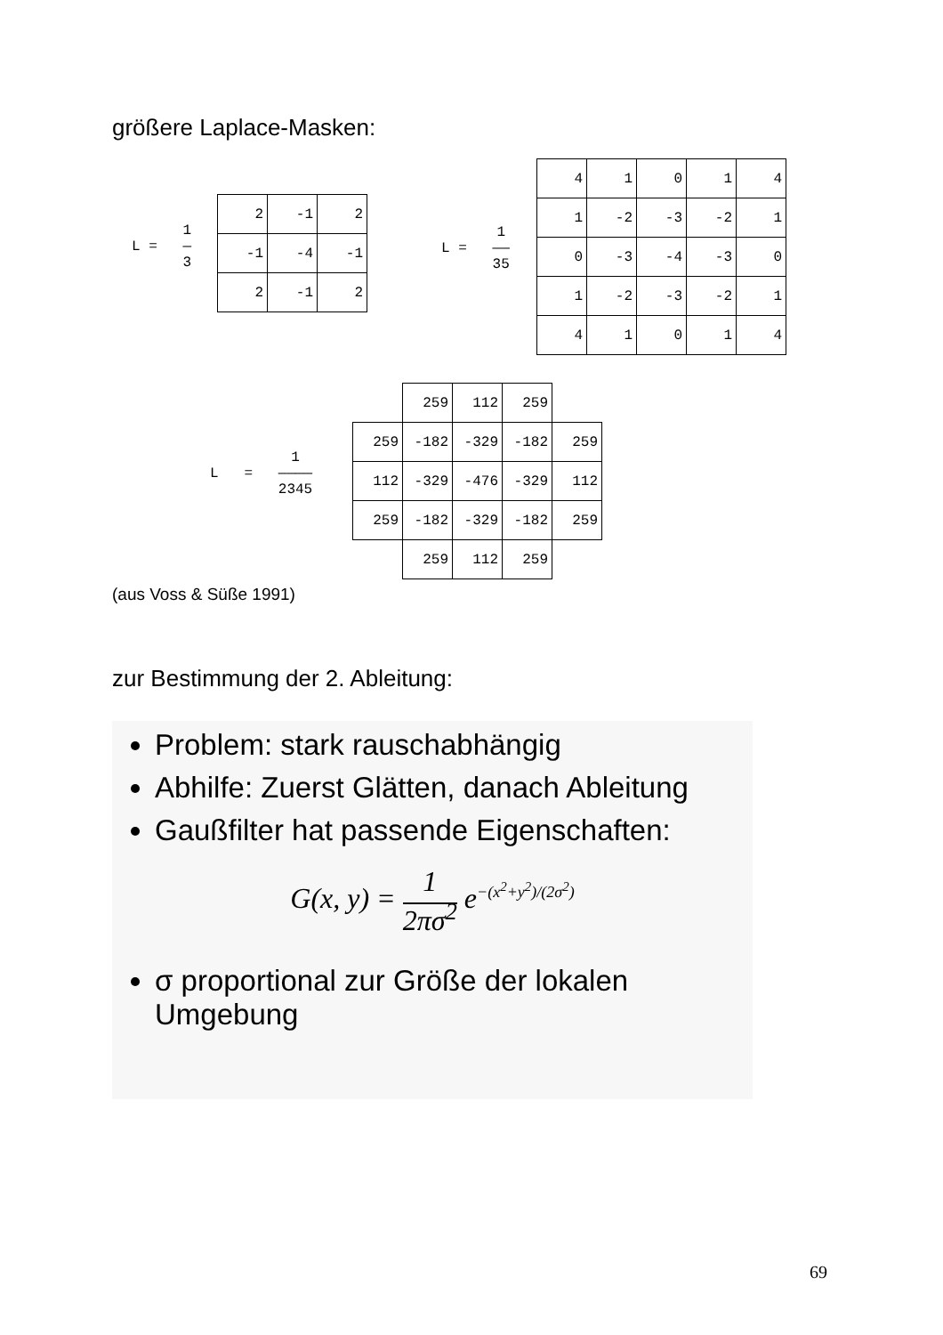größere Laplace-Masken:
L = 1
—
3
| 2 | -1 | 2 |
| -1 | -4 | -1 |
| 2 | -1 | 2 |
L = 1
——
35
| 4 | 1 | 0 | 1 | 4 |
| 1 | -2 | -3 | -2 | 1 |
| 0 | -3 | -4 | -3 | 0 |
| 1 | -2 | -3 | -2 | 1 |
| 4 | 1 | 0 | 1 | 4 |
L = 1
————
2345
| | 259 | 112 | 259 | |
| 259 | -182 | -329 | -182 | 259 |
| 112 | -329 | -476 | -329 | 112 |
| 259 | -182 | -329 | -182 | 259 |
| | 259 | 112 | 259 | |
(aus Voss & Süße 1991)
zur Bestimmung der 2. Ableitung:
Problem: stark rauschabhängig
Abhilfe: Zuerst Glätten, danach Ableitung
Gaußfilter hat passende Eigenschaften:
G(x, y) = 1
2πσ<sup>2</sup> e<sup>−(x<sup>2</sup>+y<sup>2</sup>)/(2σ<sup>2</sup>)</sup>
σ proportional zur Größe der lokalen Umgebung
69